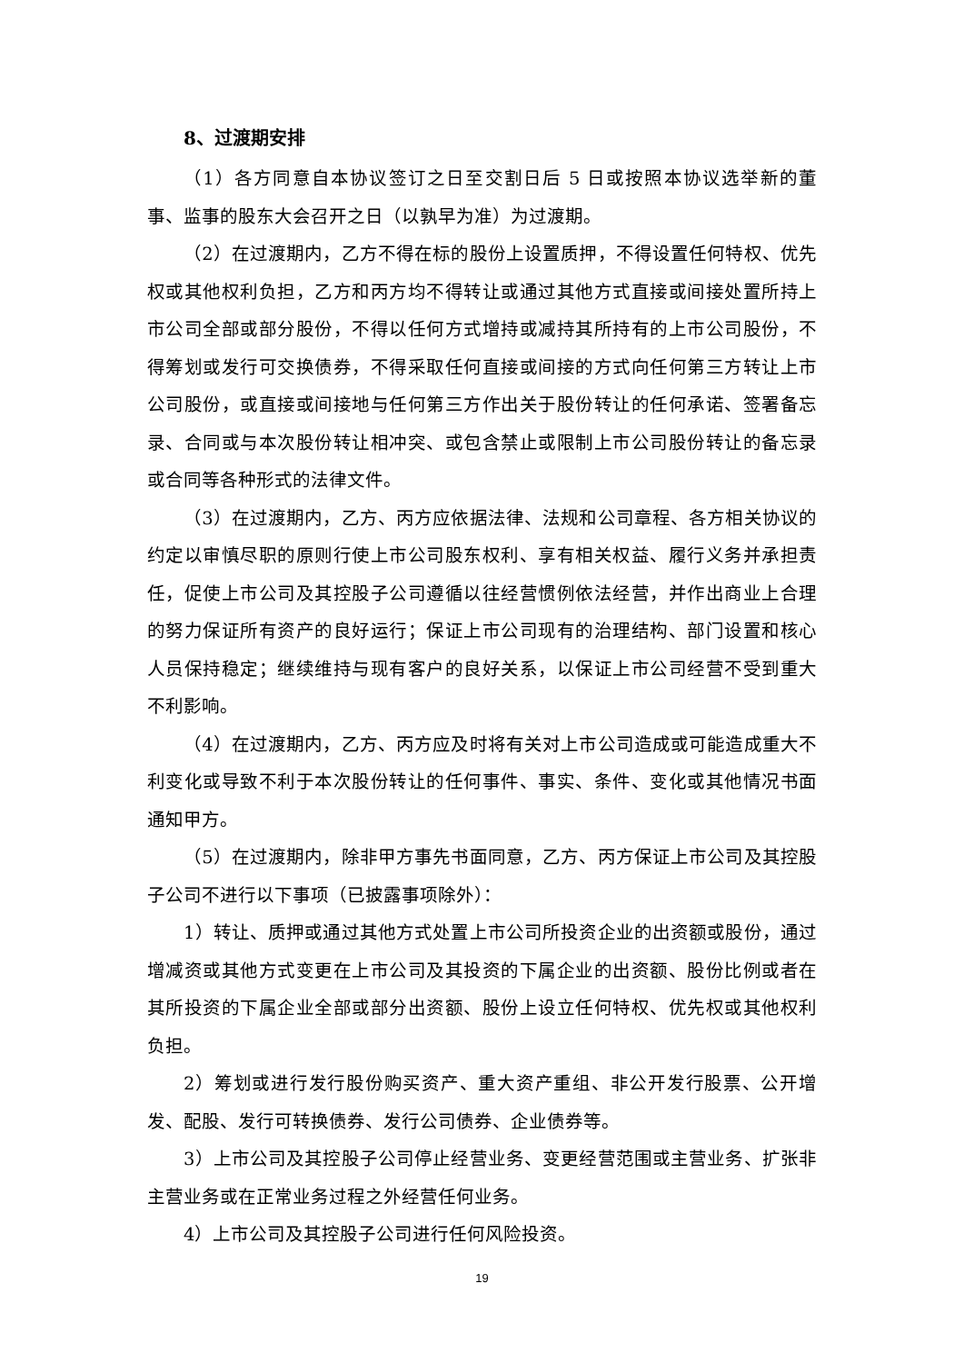8、过渡期安排
（1）各方同意自本协议签订之日至交割日后 5 日或按照本协议选举新的董事、监事的股东大会召开之日（以孰早为准）为过渡期。
（2）在过渡期内，乙方不得在标的股份上设置质押，不得设置任何特权、优先权或其他权利负担，乙方和丙方均不得转让或通过其他方式直接或间接处置所持上市公司全部或部分股份，不得以任何方式增持或减持其所持有的上市公司股份，不得筹划或发行可交换债券，不得采取任何直接或间接的方式向任何第三方转让上市公司股份，或直接或间接地与任何第三方作出关于股份转让的任何承诺、签署备忘录、合同或与本次股份转让相冲突、或包含禁止或限制上市公司股份转让的备忘录或合同等各种形式的法律文件。
（3）在过渡期内，乙方、丙方应依据法律、法规和公司章程、各方相关协议的约定以审慎尽职的原则行使上市公司股东权利、享有相关权益、履行义务并承担责任，促使上市公司及其控股子公司遵循以往经营惯例依法经营，并作出商业上合理的努力保证所有资产的良好运行；保证上市公司现有的治理结构、部门设置和核心人员保持稳定；继续维持与现有客户的良好关系，以保证上市公司经营不受到重大不利影响。
（4）在过渡期内，乙方、丙方应及时将有关对上市公司造成或可能造成重大不利变化或导致不利于本次股份转让的任何事件、事实、条件、变化或其他情况书面通知甲方。
（5）在过渡期内，除非甲方事先书面同意，乙方、丙方保证上市公司及其控股子公司不进行以下事项（已披露事项除外）：
1）转让、质押或通过其他方式处置上市公司所投资企业的出资额或股份，通过增减资或其他方式变更在上市公司及其投资的下属企业的出资额、股份比例或者在其所投资的下属企业全部或部分出资额、股份上设立任何特权、优先权或其他权利负担。
2）筹划或进行发行股份购买资产、重大资产重组、非公开发行股票、公开增发、配股、发行可转换债券、发行公司债券、企业债券等。
3）上市公司及其控股子公司停止经营业务、变更经营范围或主营业务、扩张非主营业务或在正常业务过程之外经营任何业务。
4）上市公司及其控股子公司进行任何风险投资。
19